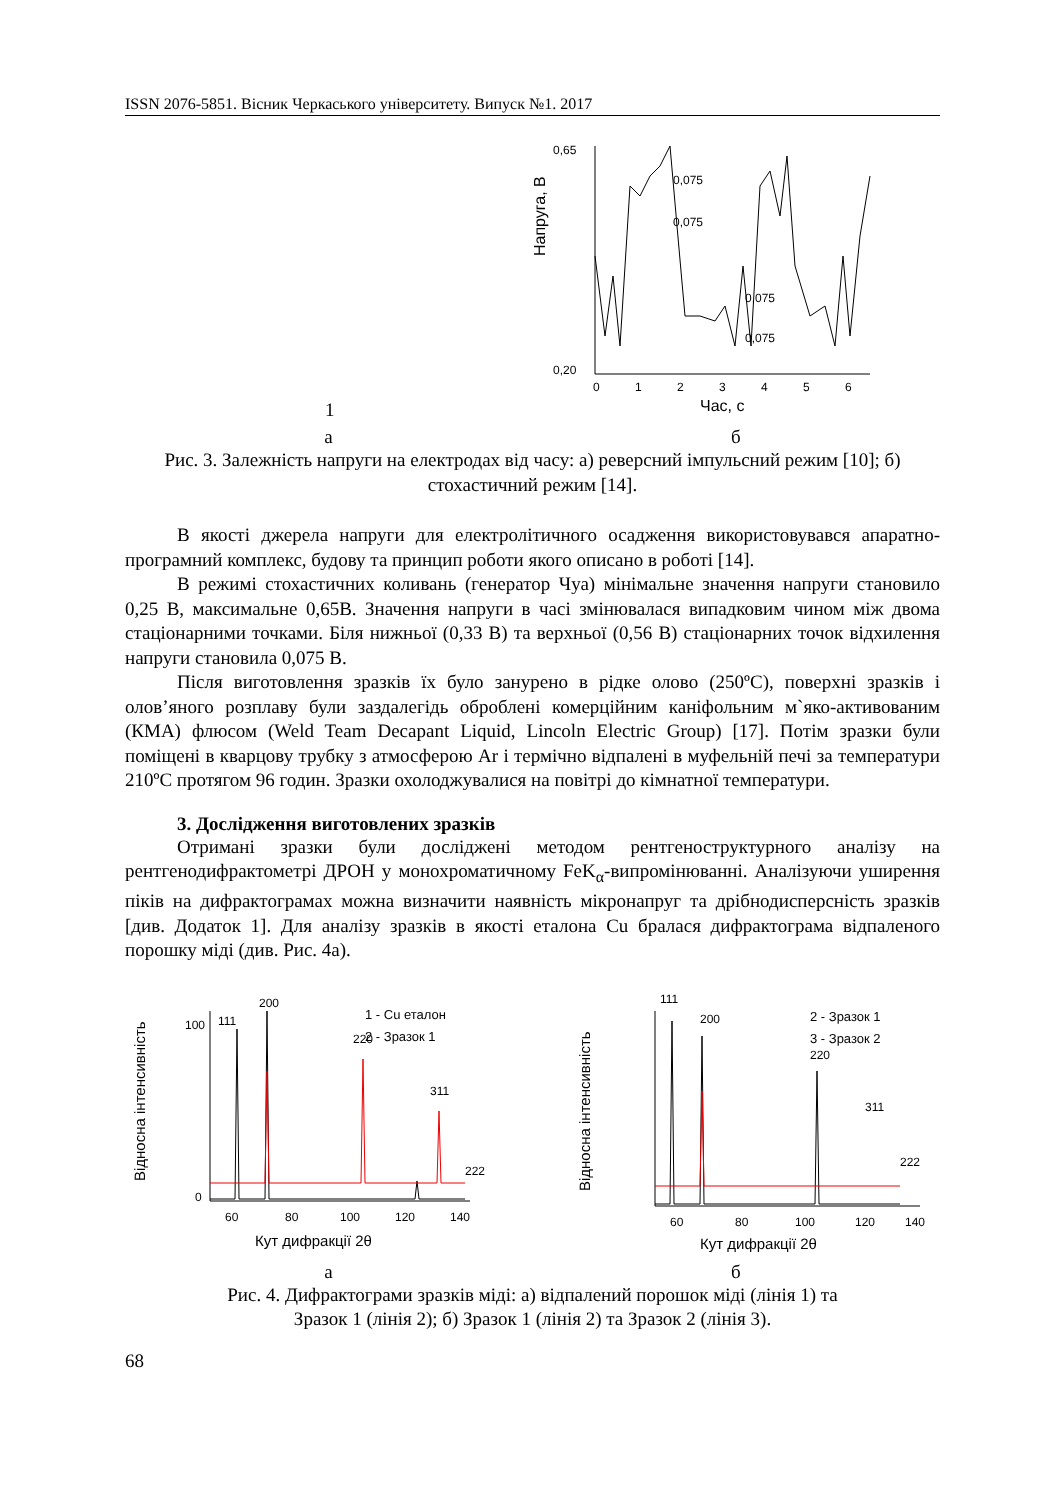ISSN 2076-5851. Вісник Черкаського університету. Випуск №1. 2017
1
Напруга, В
0,65
0,20
0
1
2
3
4
5
6
Час, с
0,075
0,075
0,075
0,075
а б
Рис. 3. Залежність напруги на електродах від часу: а) реверсний імпульсний режим [10]; б) стохастичний режим [14].
В якості джерела напруги для електролітичного осадження використовувався апаратно-програмний комплекс, будову та принцип роботи якого описано в роботі [14].
В режимі стохастичних коливань (генератор Чуа) мінімальне значення напруги становило 0,25 В, максимальне 0,65В. Значення напруги в часі змінювалася випадковим чином між двома стаціонарними точками. Біля нижньої (0,33 В) та верхньої (0,56 В) стаціонарних точок відхилення напруги становила 0,075 В.
Після виготовлення зразків їх було занурено в рідке олово (250ºС), поверхні зразків і олов’яного розплаву були заздалегідь оброблені комерційним каніфольним м`яко-активованим (КМА) флюсом (Weld Team Decapant Liquid, Lincoln Electric Group) [17]. Потім зразки були поміщені в кварцову трубку з атмосферою Ar і термічно відпалені в муфельній печі за температури 210ºС протягом 96 годин. Зразки охолоджувалися на повітрі до кімнатної температури.
3. Дослідження виготовлених зразків
Отримані зразки були досліджені методом рентгеноструктурного аналізу на рентгенодифрактометрі ДРОН у монохроматичному FeK<sub>α</sub>-випромінюванні. Аналізуючи уширення піків на дифрактограмах можна визначити наявність мікронапруг та дрібнодисперсність зразків [див. Додаток 1]. Для аналізу зразків в якості еталона Cu бралася дифрактограма відпаленого порошку міді (див. Рис. 4а).
Відносна інтенсивність
100
0
111
200
220
311
222
1 - Cu еталон
2 - Зразок 1
60
80
100
120
140
Кут дифракції 2θ
Відносна інтенсивність
111
200
220
311
222
2 - Зразок 1
3 - Зразок 2
60
80
100
120
140
Кут дифракції 2θ
а б
Рис. 4. Дифрактограми зразків міді: а) відпалений порошок міді (лінія 1) та
Зразок 1 (лінія 2); б) Зразок 1 (лінія 2) та Зразок 2 (лінія 3).
68